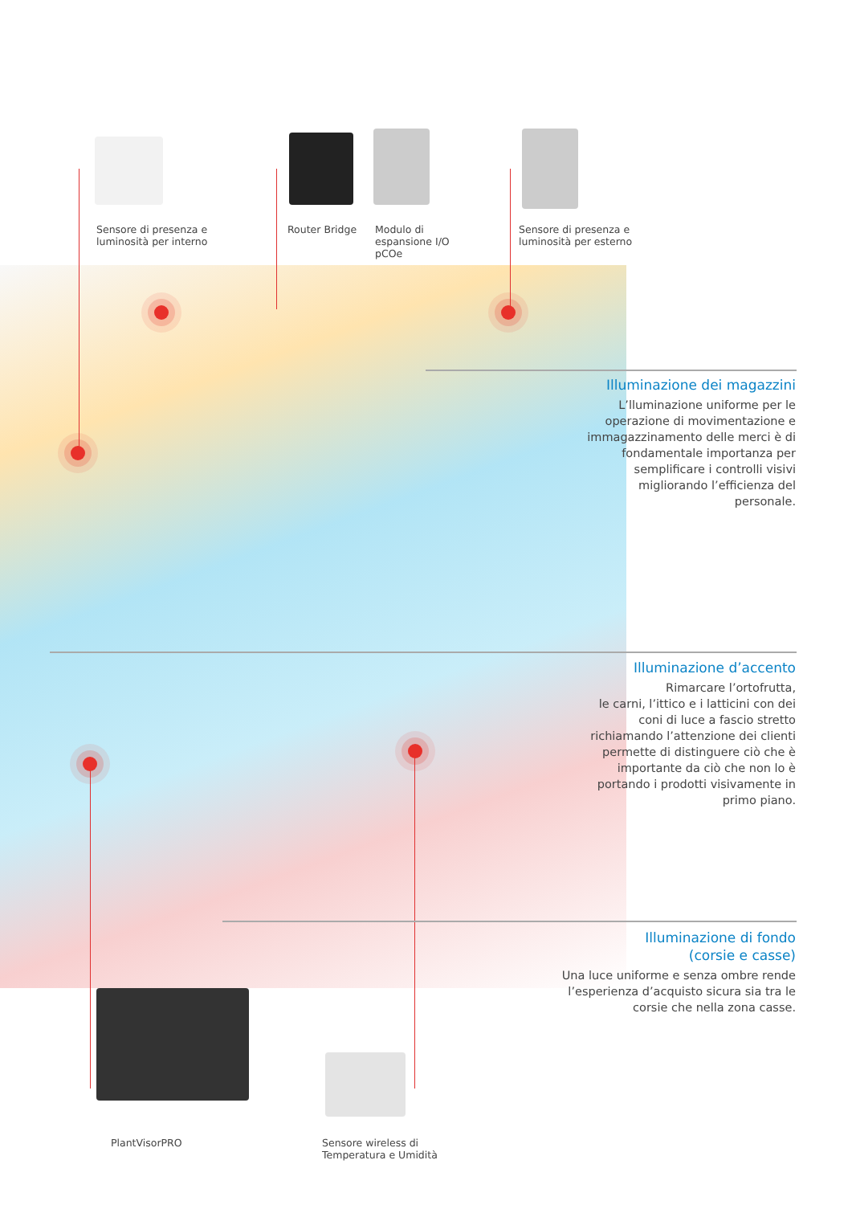Sensore di presenza e
luminosità per interno
Router Bridge
Modulo di
espansione I/O
pCOe
Sensore di presenza e
luminosità per esterno
Illuminazione dei magazzini
L’lluminazione uniforme per le operazione di movimentazione e immagazzinamento delle merci è di fondamentale importanza per semplificare i controlli visivi migliorando l’efficienza del personale.
Illuminazione d’accento
Rimarcare l’ortofrutta,
le carni, l’ittico e i latticini con dei coni di luce a fascio stretto richiamando l’attenzione dei clienti permette di distinguere ciò che è importante da ciò che non lo è portando i prodotti visivamente in primo piano.
Illuminazione di fondo
(corsie e casse)
Una luce uniforme e senza ombre rende l’esperienza d’acquisto sicura sia tra le corsie che nella zona casse.
PlantVisorPRO
Sensore wireless di
Temperatura e Umidità